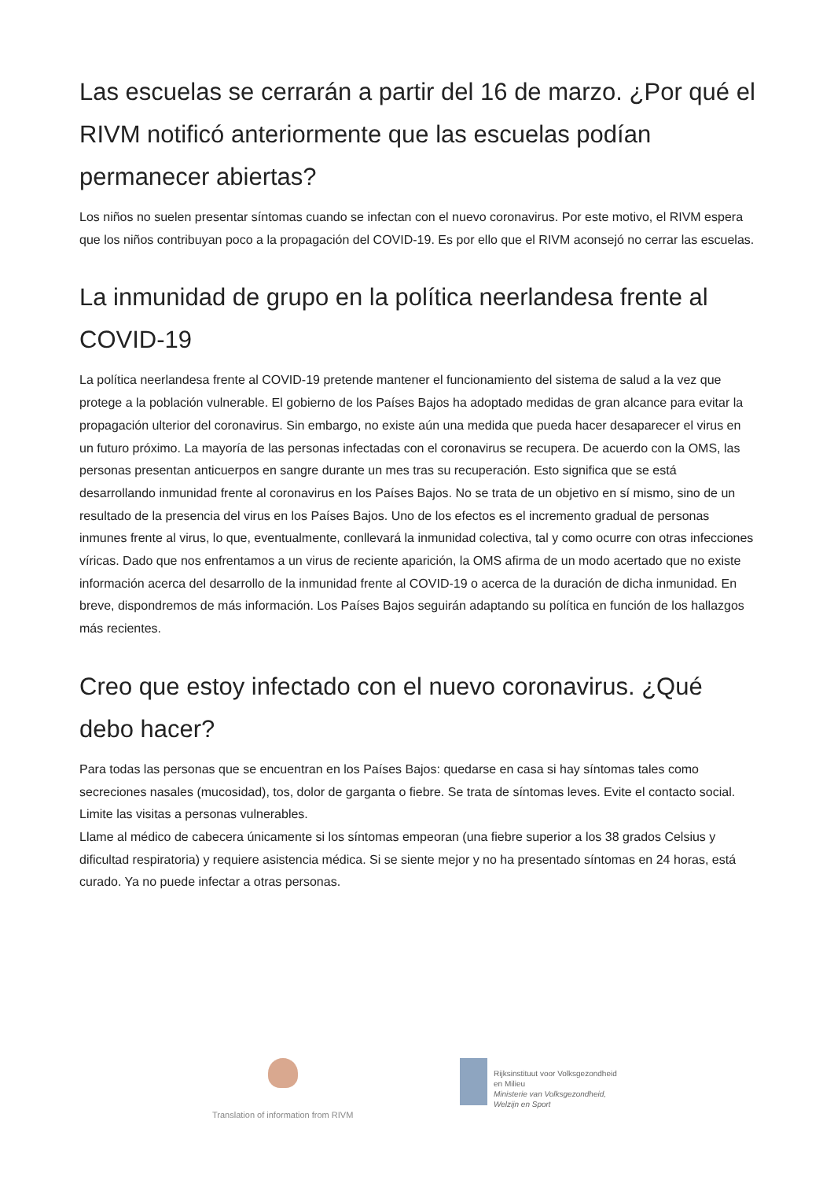Las escuelas se cerrarán a partir del 16 de marzo. ¿Por qué el RIVM notificó anteriormente que las escuelas podían permanecer abiertas?
Los niños no suelen presentar síntomas cuando se infectan con el nuevo coronavirus. Por este motivo, el RIVM espera que los niños contribuyan poco a la propagación del COVID-19. Es por ello que el RIVM aconsejó no cerrar las escuelas.
La inmunidad de grupo en la política neerlandesa frente al COVID-19
La política neerlandesa frente al COVID-19 pretende mantener el funcionamiento del sistema de salud a la vez que protege a la población vulnerable. El gobierno de los Países Bajos ha adoptado medidas de gran alcance para evitar la propagación ulterior del coronavirus. Sin embargo, no existe aún una medida que pueda hacer desaparecer el virus en un futuro próximo. La mayoría de las personas infectadas con el coronavirus se recupera. De acuerdo con la OMS, las personas presentan anticuerpos en sangre durante un mes tras su recuperación. Esto significa que se está desarrollando inmunidad frente al coronavirus en los Países Bajos. No se trata de un objetivo en sí mismo, sino de un resultado de la presencia del virus en los Países Bajos. Uno de los efectos es el incremento gradual de personas inmunes frente al virus, lo que, eventualmente, conllevará la inmunidad colectiva, tal y como ocurre con otras infecciones víricas. Dado que nos enfrentamos a un virus de reciente aparición, la OMS afirma de un modo acertado que no existe información acerca del desarrollo de la inmunidad frente al COVID-19 o acerca de la duración de dicha inmunidad. En breve, dispondremos de más información. Los Países Bajos seguirán adaptando su política en función de los hallazgos más recientes.
Creo que estoy infectado con el nuevo coronavirus. ¿Qué debo hacer?
Para todas las personas que se encuentran en los Países Bajos: quedarse en casa si hay síntomas tales como secreciones nasales (mucosidad), tos, dolor de garganta o fiebre. Se trata de síntomas leves. Evite el contacto social. Limite las visitas a personas vulnerables.
Llame al médico de cabecera únicamente si los síntomas empeoran (una fiebre superior a los 38 grados Celsius y dificultad respiratoria) y requiere asistencia médica. Si se siente mejor y no ha presentado síntomas en 24 horas, está curado. Ya no puede infectar a otras personas.
Translation of information from RIVM
Rijksinstituut voor Volksgezondheid
en Milieu
Ministerie van Volksgezondheid,
Welzijn en Sport